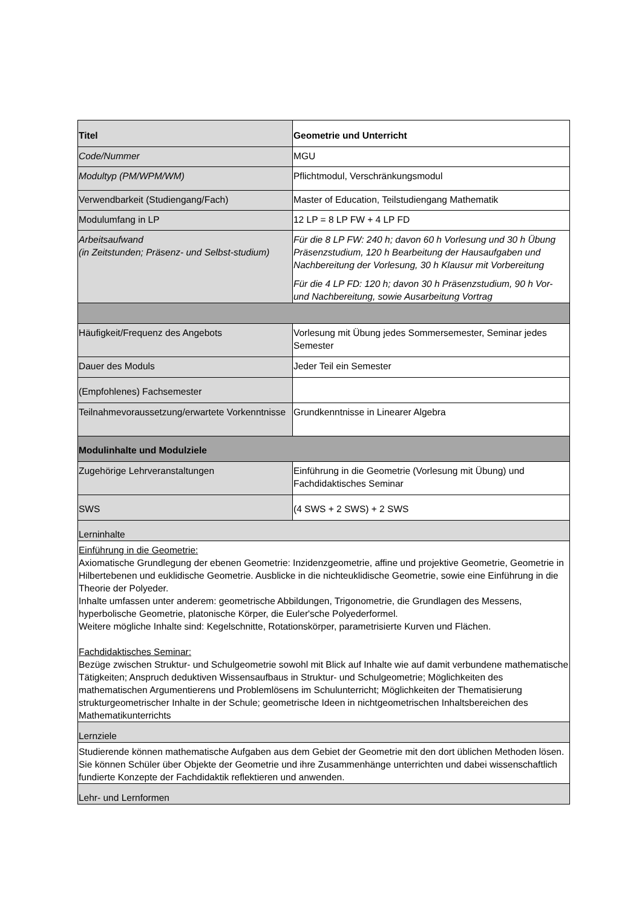| Titel | Geometrie und Unterricht |
| Code/Nummer | MGU |
| Modultyp (PM/WPM/WM) | Pflichtmodul, Verschränkungsmodul |
| Verwendbarkeit (Studiengang/Fach) | Master of Education, Teilstudiengang Mathematik |
| Modulumfang in LP | 12 LP = 8 LP FW + 4 LP FD |
| Arbeitsaufwand (in Zeitstunden; Präsenz- und Selbst-studium) | Für die 8 LP FW: 240 h; davon 60 h Vorlesung und 30 h Übung Präsenzstudium, 120 h Bearbeitung der Hausaufgaben und Nachbereitung der Vorlesung, 30 h Klausur mit Vorbereitung Für die 4 LP FD: 120 h; davon 30 h Präsenzstudium, 90 h Vor- und Nachbereitung, sowie Ausarbeitung Vortrag |
| Häufigkeit/Frequenz des Angebots | Vorlesung mit Übung jedes Sommersemester, Seminar jedes Semester |
| Dauer des Moduls | Jeder Teil ein Semester |
| (Empfohlenes) Fachsemester | |
| Teilnahmevoraussetzung/erwartete Vorkenntnisse | Grundkenntnisse in Linearer Algebra |
| Modulinhalte und Modulziele | |
| Zugehörige Lehrveranstaltungen | Einführung in die Geometrie (Vorlesung mit Übung) und Fachdidaktisches Seminar |
| SWS | (4 SWS + 2 SWS) + 2 SWS |
| Lerninhalte | |
| Einführung in die Geometrie: Axiomatische Grundlegung der ebenen Geometrie: Inzidenzgeometrie, affine und projektive Geometrie, Geometrie in Hilbertebenen und euklidische Geometrie. Ausblicke in die nichteuklidische Geometrie, sowie eine Einführung in die Theorie der Polyeder. Inhalte umfassen unter anderem: geometrische Abbildungen, Trigonometrie, die Grundlagen des Messens, hyperbolische Geometrie, platonische Körper, die Euler'sche Polyederformel. Weitere mögliche Inhalte sind: Kegelschnitte, Rotationskörper, parametrisierte Kurven und Flächen. Fachdidaktisches Seminar: Bezüge zwischen Struktur- und Schulgeometrie sowohl mit Blick auf Inhalte wie auf damit verbundene mathematische Tätigkeiten; Anspruch deduktiven Wissensaufbaus in Struktur- und Schulgeometrie; Möglichkeiten des mathematischen Argumentierens und Problemlösens im Schulunterricht; Möglichkeiten der Thematisierung strukturgeometrischer Inhalte in der Schule; geometrische Ideen in nichtgeometrischen Inhaltsbereichen des Mathematikunterrichts | |
| Lernziele | |
| Studierende können mathematische Aufgaben aus dem Gebiet der Geometrie mit den dort üblichen Methoden lösen. Sie können Schüler über Objekte der Geometrie und ihre Zusammenhänge unterrichten und dabei wissenschaftlich fundierte Konzepte der Fachdidaktik reflektieren und anwenden. | |
| Lehr- und Lernformen | |